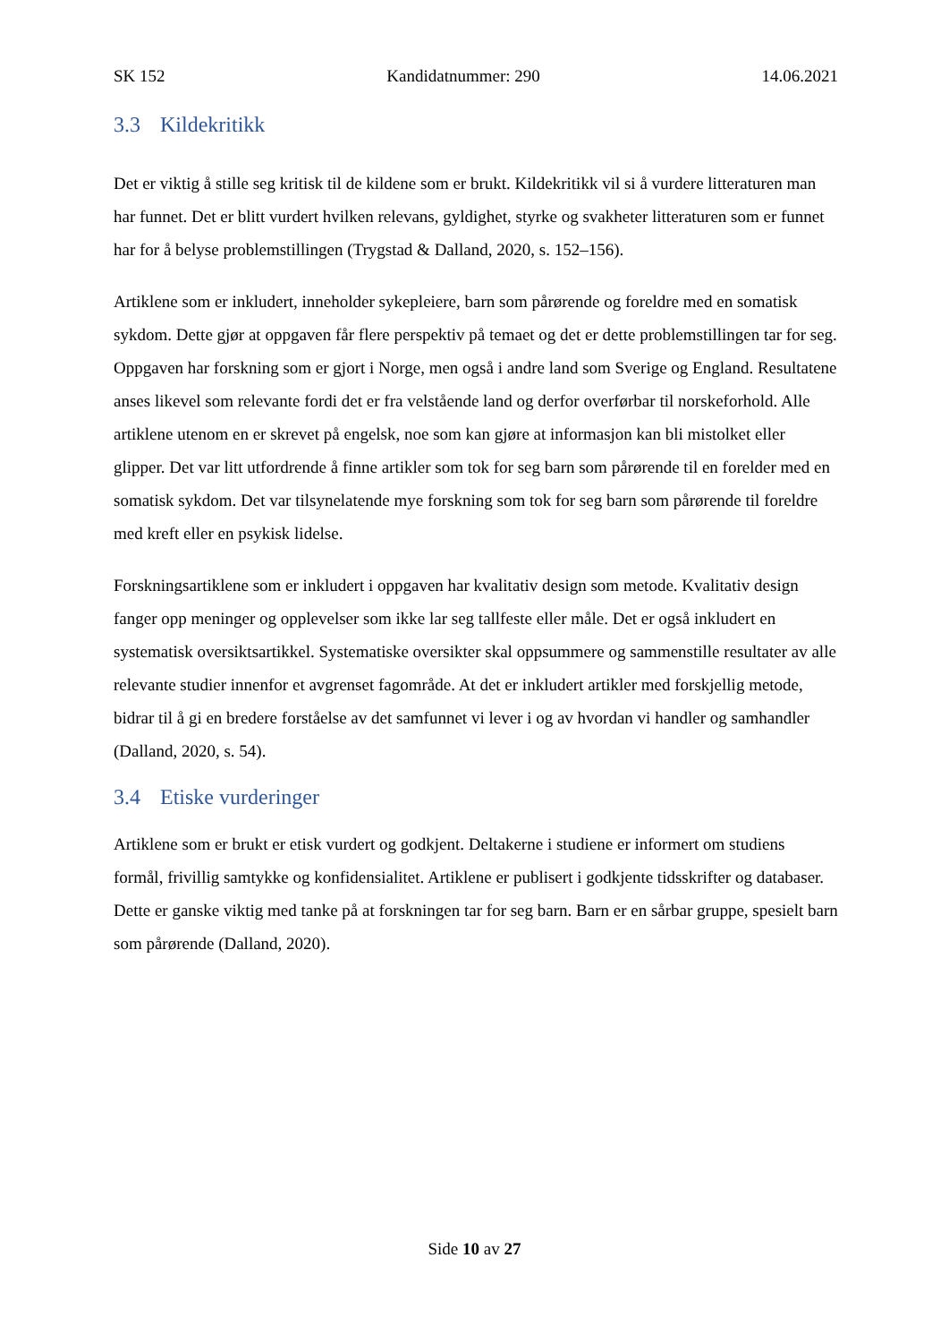SK 152 Kandidatnummer: 290 14.06.2021
3.3 Kildekritikk
Det er viktig å stille seg kritisk til de kildene som er brukt. Kildekritikk vil si å vurdere litteraturen man har funnet. Det er blitt vurdert hvilken relevans, gyldighet, styrke og svakheter litteraturen som er funnet har for å belyse problemstillingen (Trygstad & Dalland, 2020, s. 152–156).
Artiklene som er inkludert, inneholder sykepleiere, barn som pårørende og foreldre med en somatisk sykdom. Dette gjør at oppgaven får flere perspektiv på temaet og det er dette problemstillingen tar for seg. Oppgaven har forskning som er gjort i Norge, men også i andre land som Sverige og England. Resultatene anses likevel som relevante fordi det er fra velstående land og derfor overførbar til norskeforhold. Alle artiklene utenom en er skrevet på engelsk, noe som kan gjøre at informasjon kan bli mistolket eller glipper. Det var litt utfordrende å finne artikler som tok for seg barn som pårørende til en forelder med en somatisk sykdom. Det var tilsynelatende mye forskning som tok for seg barn som pårørende til foreldre med kreft eller en psykisk lidelse.
Forskningsartiklene som er inkludert i oppgaven har kvalitativ design som metode. Kvalitativ design fanger opp meninger og opplevelser som ikke lar seg tallfeste eller måle. Det er også inkludert en systematisk oversiktsartikkel. Systematiske oversikter skal oppsummere og sammenstille resultater av alle relevante studier innenfor et avgrenset fagområde. At det er inkludert artikler med forskjellig metode, bidrar til å gi en bredere forståelse av det samfunnet vi lever i og av hvordan vi handler og samhandler (Dalland, 2020, s. 54).
3.4 Etiske vurderinger
Artiklene som er brukt er etisk vurdert og godkjent. Deltakerne i studiene er informert om studiens formål, frivillig samtykke og konfidensialitet. Artiklene er publisert i godkjente tidsskrifter og databaser. Dette er ganske viktig med tanke på at forskningen tar for seg barn. Barn er en sårbar gruppe, spesielt barn som pårørende (Dalland, 2020).
Side 10 av 27